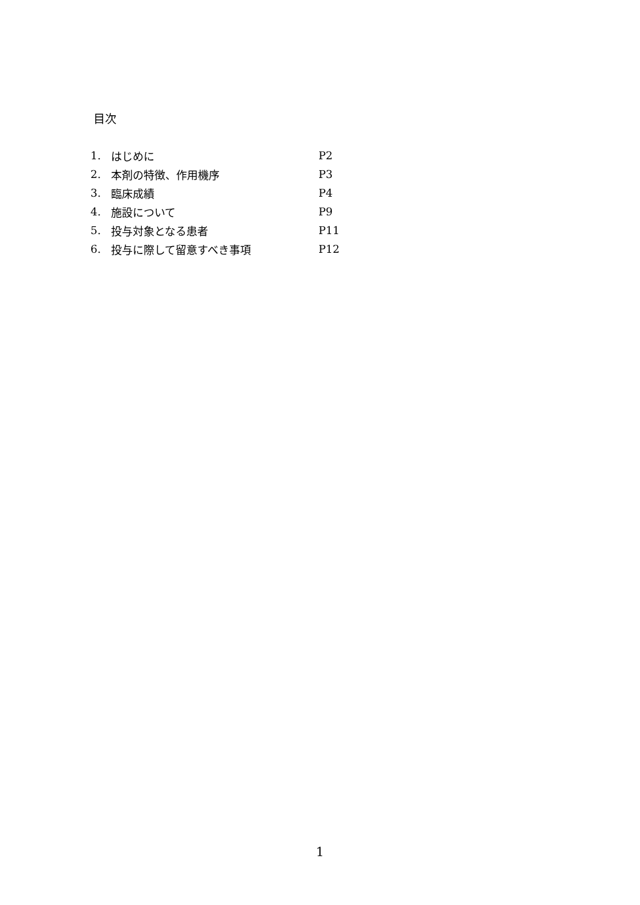目次
| 1. | はじめに | P2 |
| 2. | 本剤の特徴、作用機序 | P3 |
| 3. | 臨床成績 | P4 |
| 4. | 施設について | P9 |
| 5. | 投与対象となる患者 | P11 |
| 6. | 投与に際して留意すべき事項 | P12 |
1